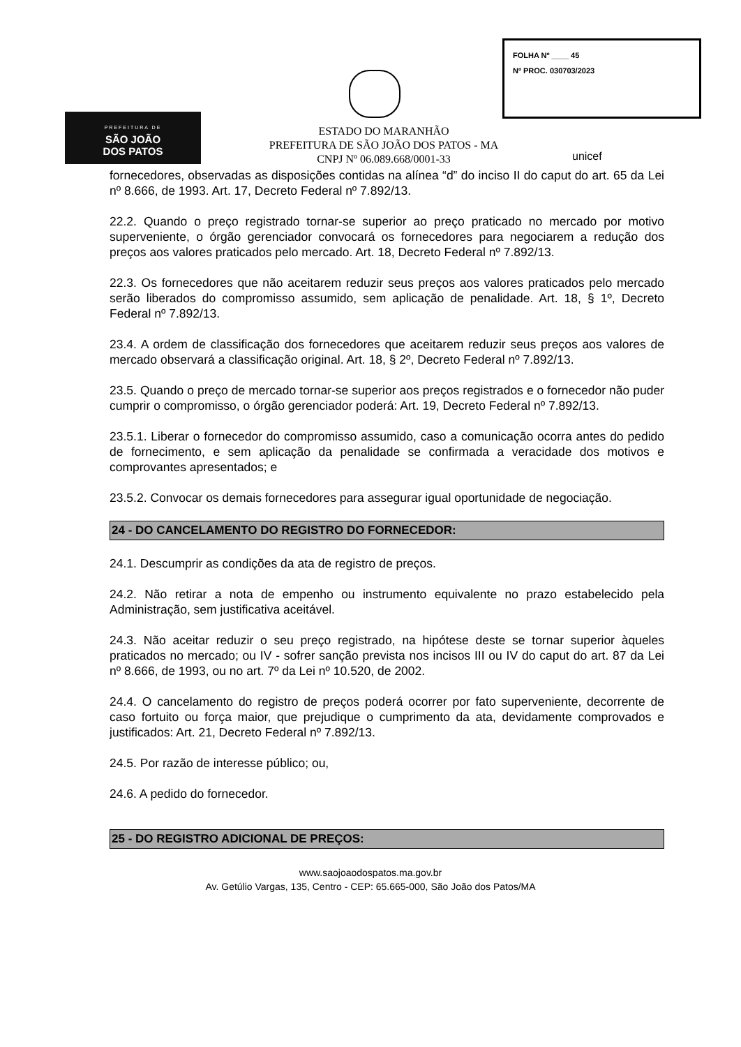PREFEITURA DE
SÃO JOÃO
DOS PATOS
FOLHA Nº ____ 45
Nº PROC. 030703/2023
ESTADO DO MARANHÃO
PREFEITURA DE SÃO JOÃO DOS PATOS - MA
CNPJ Nº 06.089.668/0001-33
unicef
fornecedores, observadas as disposições contidas na alínea “d” do inciso II do caput do art. 65 da Lei nº 8.666, de 1993. Art. 17, Decreto Federal nº 7.892/13.
22.2. Quando o preço registrado tornar-se superior ao preço praticado no mercado por motivo superveniente, o órgão gerenciador convocará os fornecedores para negociarem a redução dos preços aos valores praticados pelo mercado. Art. 18, Decreto Federal nº 7.892/13.
22.3. Os fornecedores que não aceitarem reduzir seus preços aos valores praticados pelo mercado serão liberados do compromisso assumido, sem aplicação de penalidade. Art. 18, § 1º, Decreto Federal nº 7.892/13.
23.4. A ordem de classificação dos fornecedores que aceitarem reduzir seus preços aos valores de mercado observará a classificação original. Art. 18, § 2º, Decreto Federal nº 7.892/13.
23.5. Quando o preço de mercado tornar-se superior aos preços registrados e o fornecedor não puder cumprir o compromisso, o órgão gerenciador poderá: Art. 19, Decreto Federal nº 7.892/13.
23.5.1. Liberar o fornecedor do compromisso assumido, caso a comunicação ocorra antes do pedido de fornecimento, e sem aplicação da penalidade se confirmada a veracidade dos motivos e comprovantes apresentados; e
23.5.2. Convocar os demais fornecedores para assegurar igual oportunidade de negociação.
24 - DO CANCELAMENTO DO REGISTRO DO FORNECEDOR:
24.1. Descumprir as condições da ata de registro de preços.
24.2. Não retirar a nota de empenho ou instrumento equivalente no prazo estabelecido pela Administração, sem justificativa aceitável.
24.3. Não aceitar reduzir o seu preço registrado, na hipótese deste se tornar superior àqueles praticados no mercado; ou IV - sofrer sanção prevista nos incisos III ou IV do caput do art. 87 da Lei nº 8.666, de 1993, ou no art. 7º da Lei nº 10.520, de 2002.
24.4. O cancelamento do registro de preços poderá ocorrer por fato superveniente, decorrente de caso fortuito ou força maior, que prejudique o cumprimento da ata, devidamente comprovados e justificados: Art. 21, Decreto Federal nº 7.892/13.
24.5. Por razão de interesse público; ou,
24.6. A pedido do fornecedor.
25 - DO REGISTRO ADICIONAL DE PREÇOS:
www.saojoaodospatos.ma.gov.br
Av. Getúlio Vargas, 135, Centro - CEP: 65.665-000, São João dos Patos/MA